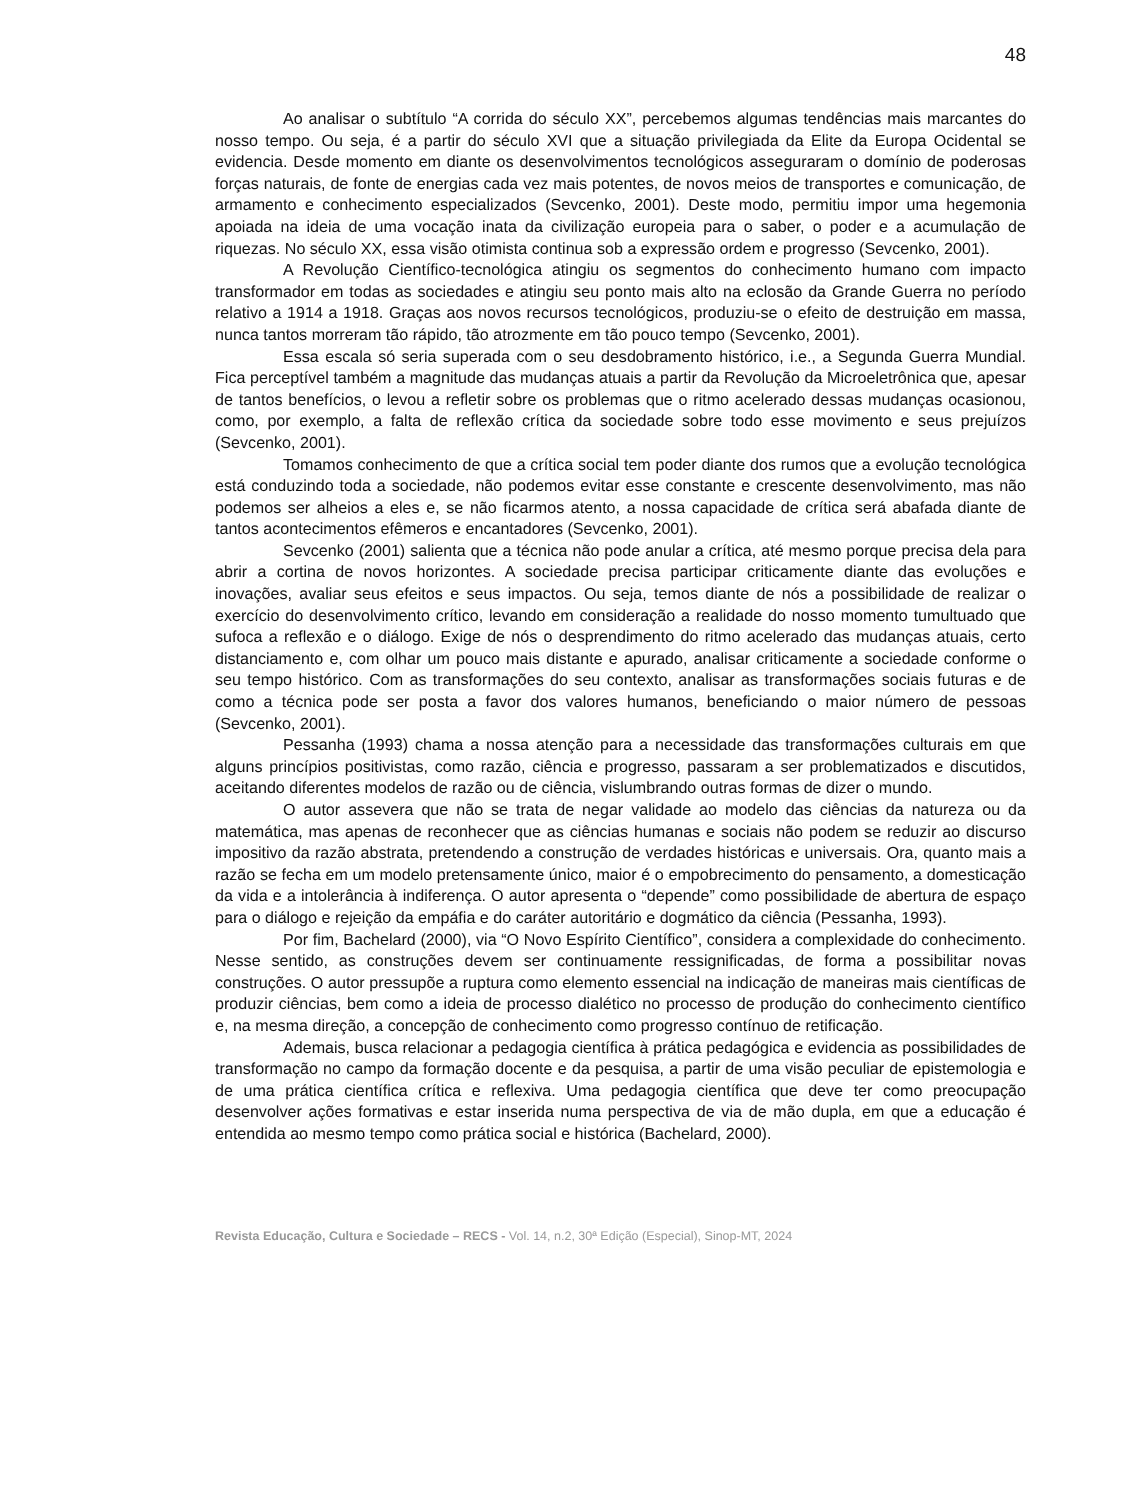48
Ao analisar o subtítulo “A corrida do século XX”, percebemos algumas tendências mais marcantes do nosso tempo. Ou seja, é a partir do século XVI que a situação privilegiada da Elite da Europa Ocidental se evidencia. Desde momento em diante os desenvolvimentos tecnológicos asseguraram o domínio de poderosas forças naturais, de fonte de energias cada vez mais potentes, de novos meios de transportes e comunicação, de armamento e conhecimento especializados (Sevcenko, 2001). Deste modo, permitiu impor uma hegemonia apoiada na ideia de uma vocação inata da civilização europeia para o saber, o poder e a acumulação de riquezas. No século XX, essa visão otimista continua sob a expressão ordem e progresso (Sevcenko, 2001).
A Revolução Científico-tecnológica atingiu os segmentos do conhecimento humano com impacto transformador em todas as sociedades e atingiu seu ponto mais alto na eclosão da Grande Guerra no período relativo a 1914 a 1918. Graças aos novos recursos tecnológicos, produziu-se o efeito de destruição em massa, nunca tantos morreram tão rápido, tão atrozmente em tão pouco tempo (Sevcenko, 2001).
Essa escala só seria superada com o seu desdobramento histórico, i.e., a Segunda Guerra Mundial. Fica perceptível também a magnitude das mudanças atuais a partir da Revolução da Microeletrônica que, apesar de tantos benefícios, o levou a refletir sobre os problemas que o ritmo acelerado dessas mudanças ocasionou, como, por exemplo, a falta de reflexão crítica da sociedade sobre todo esse movimento e seus prejuízos (Sevcenko, 2001).
Tomamos conhecimento de que a crítica social tem poder diante dos rumos que a evolução tecnológica está conduzindo toda a sociedade, não podemos evitar esse constante e crescente desenvolvimento, mas não podemos ser alheios a eles e, se não ficarmos atento, a nossa capacidade de crítica será abafada diante de tantos acontecimentos efêmeros e encantadores (Sevcenko, 2001).
Sevcenko (2001) salienta que a técnica não pode anular a crítica, até mesmo porque precisa dela para abrir a cortina de novos horizontes. A sociedade precisa participar criticamente diante das evoluções e inovações, avaliar seus efeitos e seus impactos. Ou seja, temos diante de nós a possibilidade de realizar o exercício do desenvolvimento crítico, levando em consideração a realidade do nosso momento tumultuado que sufoca a reflexão e o diálogo. Exige de nós o desprendimento do ritmo acelerado das mudanças atuais, certo distanciamento e, com olhar um pouco mais distante e apurado, analisar criticamente a sociedade conforme o seu tempo histórico. Com as transformações do seu contexto, analisar as transformações sociais futuras e de como a técnica pode ser posta a favor dos valores humanos, beneficiando o maior número de pessoas (Sevcenko, 2001).
Pessanha (1993) chama a nossa atenção para a necessidade das transformações culturais em que alguns princípios positivistas, como razão, ciência e progresso, passaram a ser problematizados e discutidos, aceitando diferentes modelos de razão ou de ciência, vislumbrando outras formas de dizer o mundo.
O autor assevera que não se trata de negar validade ao modelo das ciências da natureza ou da matemática, mas apenas de reconhecer que as ciências humanas e sociais não podem se reduzir ao discurso impositivo da razão abstrata, pretendendo a construção de verdades históricas e universais. Ora, quanto mais a razão se fecha em um modelo pretensamente único, maior é o empobrecimento do pensamento, a domesticação da vida e a intolerância à indiferença. O autor apresenta o “depende” como possibilidade de abertura de espaço para o diálogo e rejeição da empáfia e do caráter autoritário e dogmático da ciência (Pessanha, 1993).
Por fim, Bachelard (2000), via “O Novo Espírito Científico”, considera a complexidade do conhecimento. Nesse sentido, as construções devem ser continuamente ressignificadas, de forma a possibilitar novas construções. O autor pressupõe a ruptura como elemento essencial na indicação de maneiras mais científicas de produzir ciências, bem como a ideia de processo dialético no processo de produção do conhecimento científico e, na mesma direção, a concepção de conhecimento como progresso contínuo de retificação.
Ademais, busca relacionar a pedagogia científica à prática pedagógica e evidencia as possibilidades de transformação no campo da formação docente e da pesquisa, a partir de uma visão peculiar de epistemologia e de uma prática científica crítica e reflexiva. Uma pedagogia científica que deve ter como preocupação desenvolver ações formativas e estar inserida numa perspectiva de via de mão dupla, em que a educação é entendida ao mesmo tempo como prática social e histórica (Bachelard, 2000).
Revista Educação, Cultura e Sociedade – RECS - Vol. 14, n.2, 30ª Edição (Especial), Sinop-MT, 2024